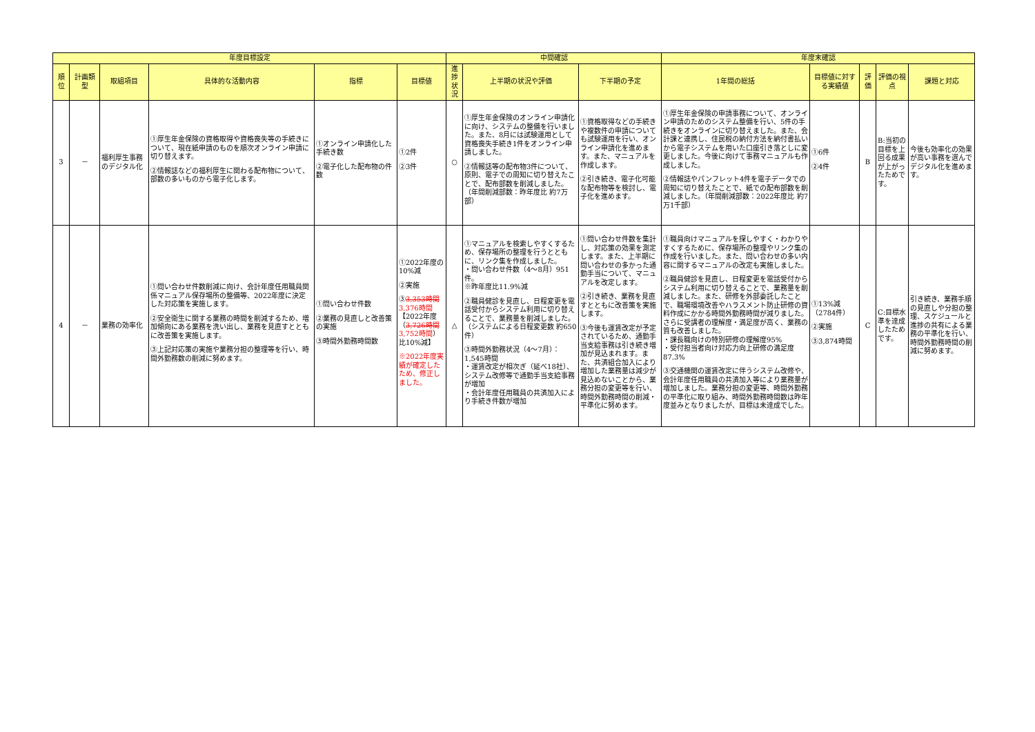| 年度目標設定 | | | | | | 中間確認 | | | 年度末確認 | | | | |
| --- | --- | --- | --- | --- | --- | --- | --- | --- | --- | --- | --- | --- | --- |
| 順位 | 計画類型 | 取組項目 | 具体的な活動内容 | 指標 | 目標値 | 進捗状況 | 上半期の状況や評価 | 下半期の予定 | 1年間の総括 | 目標値に対する実績値 | 評価 | 評価の視点 | 課題と対応 |
| 3 | － | 福利厚生事務のデジタル化 | ①厚生年金保険の資格取得や資格喪失等の手続きについて、現在紙申請のものを順次オンライン申請に切り替えます。 ②情報誌などの福利厚生に関わる配布物について、部数の多いものから電子化します。 | ①オンライン申請化した手続き数 ②電子化した配布物の件数 | ①2件 ②3件 | ○ | ①厚生年金保険のオンライン申請化に向け、システムの整備を行いました。また、8月には試験運用として資格喪失手続き1件をオンライン申請しました。 ②情報誌等の配布物3件について、原則、電子での周知に切り替えたことで、配布部数を削減しました。 （年間削減部数：昨年度比 約7万部） | ①資格取得などの手続きや複数件の申請についても試験運用を行い、オンライン申請化を進めます。また、マニュアルを作成します。 ②引き続き、電子化可能な配布物等を検討し、電子化を進めます。 | ①厚生年金保険の申請事務について、オンライン申請のためのシステム整備を行い、5件の手続きをオンラインに切り替えました。また、会計課と連携し、住民税の納付方法を納付書払いから電子システムを用いた口座引き落としに変更しました。今後に向けて事務マニュアルも作成しました。 ②情報誌やパンフレット4件を電子データでの周知に切り替えたことで、紙での配布部数を削減しました。（年間削減部数：2022年度比 約7万1千部） | ①6件 ②4件 | B | B:当初の目標を上回る成果が上がったためです。 | 今後も効率化の効果が高い事務を選んでデジタル化を進めます。 |
| 4 | － | 業務の効率化 | ①問い合わせ件数削減に向け、会計年度任用職員関係マニュアル保存場所の整備等、2022年度に決定した対応策を実施します。 ②安全衛生に関する業務の時間を削減するため、増加傾向にある業務を洗い出し、業務を見直すとともに改善策を実施します。 ③上記対応策の実施や業務分担の整理等を行い、時間外勤務数の削減に努めます。 | ①問い合わせ件数 ②業務の見直しと改善策の実施 ③時間外勤務時間数 | ①2022年度の10%減 ②実施 ③ 3,353時間 3,376時間 【2022年度（ 3,726時間 3,752時間 ）比10%減】 ※2022年度実績が確定したため、修正しました。 | △ | ①マニュアルを検索しやすくするため、保存場所の整理を行うとともに、リンク集を作成しました。 ・問い合わせ件数（4～8月）951件。 ※昨年度比11.9%減 ②職員健診を見直し、日程変更を電話受付からシステム利用に切り替えることで、業務量を削減しました。（システムによる日程変更数 約650件） ③時間外勤務状況（4～7月）：1,545時間 ・運賃改定が相次ぎ（延べ18社）、システム改修等で通勤手当支給事務が増加 ・会計年度任用職員の共済加入により手続き件数が増加 | ①問い合わせ件数を集計し、対応策の効果を測定します。また、上半期に問い合わせの多かった通勤手当について、マニュアルを改定します。 ②引き続き、業務を見直すとともに改善策を実施します。 ③今後も運賃改定が予定されているため、通勤手当支給事務は引き続き増加が見込まれます。また、共済組合加入により増加した業務量は減少が見込めないことから、業務分担の変更等を行い、時間外勤務時間の削減・平準化に努めます。 | ①職員向けマニュアルを探しやすく・わかりやすくするために、保存場所の整理やリンク集の作成を行いました。また、問い合わせの多い内容に関するマニュアルの改定も実施しました。 ②職員健診を見直し、日程変更を電話受付からシステム利用に切り替えることで、業務量を削減しました。また、研修を外部委託したことで、職場環境改善やハラスメント防止研修の資料作成にかかる時間外勤務時間が減りました。さらに受講者の理解度・満足度が高く、業務の質も改善しました。 ・課長職向けの特別研修の理解度95% ・受付担当者向け対応力向上研修の満足度87.3% ③交通機関の運賃改定に伴うシステム改修や、会計年度任用職員の共済加入等により業務量が増加しました。業務分担の変更等、時間外勤務の平準化に取り組み、時間外勤務時間数は昨年度並みとなりましたが、目標は未達成でした。 | ①13%減（2784件） ②実施 ③3,874時間 | C | C:目標水準を達成したためです。 | 引き続き、業務手順の見直しや分担の整理、スケジュールと進捗の共有による業務の平準化を行い、時間外勤務時間の削減に努めます。 |